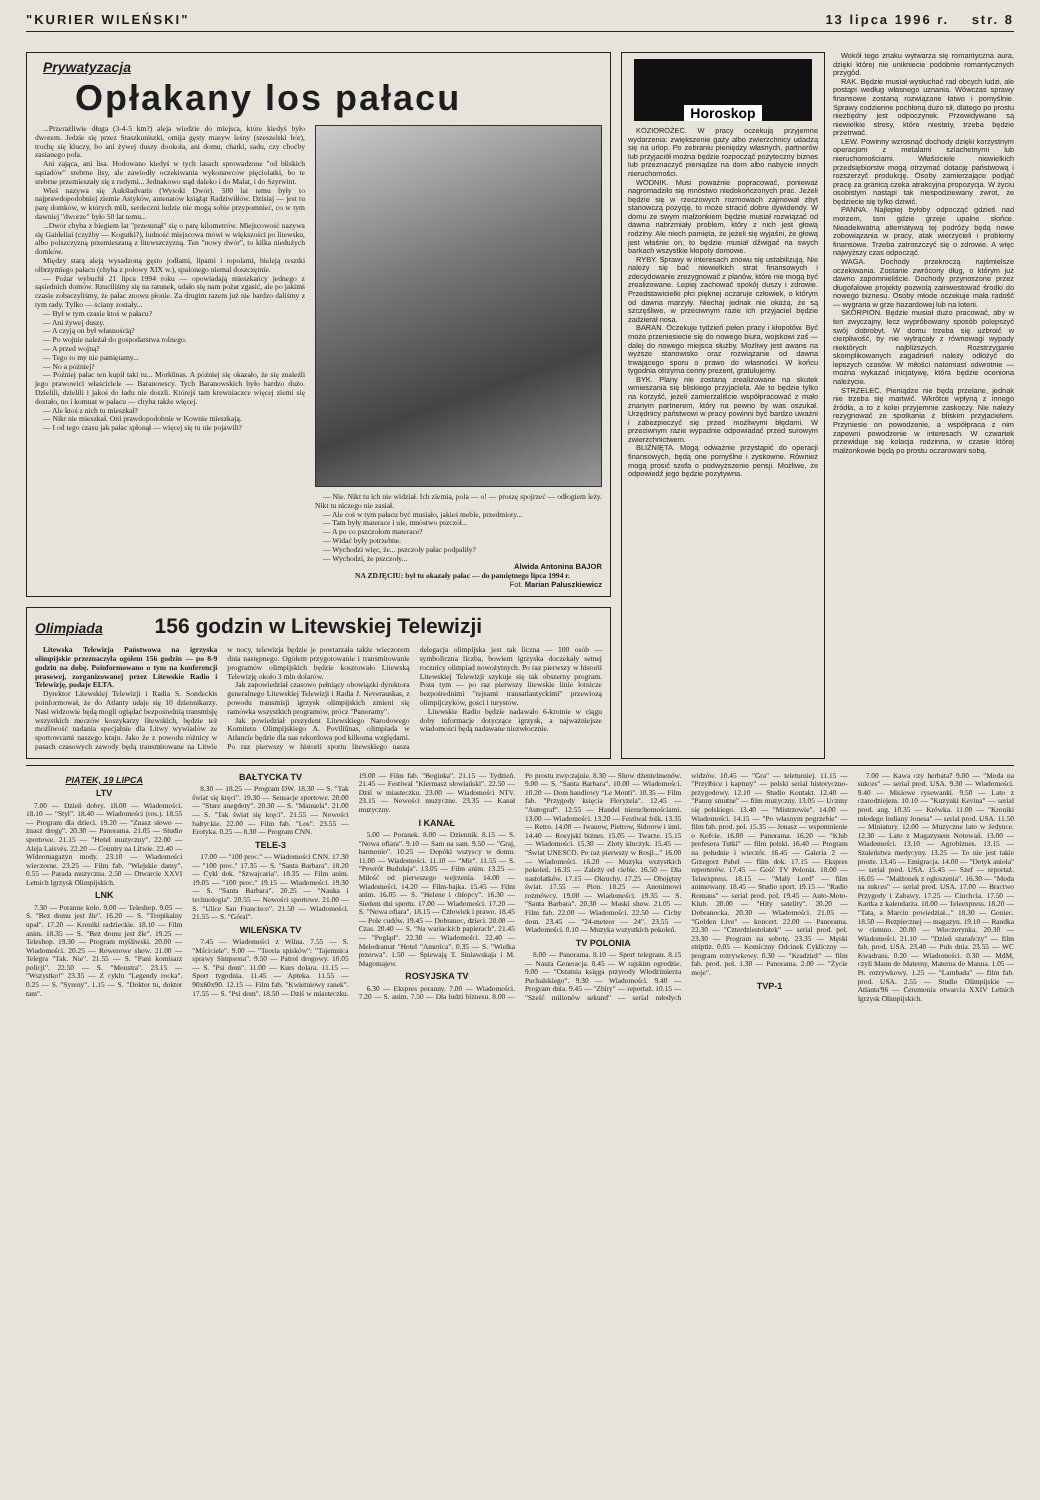"KURIER WILEŃSKI" 13 lipca 1996 r. str. 8
Prywatyzacja
Opłakany los pałacu
...Przeraźliwie długa (3-4-5 km?) aleja wiedzie do miejsca, które kiedyś było dworem. Jedzie się przez Staszkuniszki, omija gęsty masyw leśny (szeszelski bór), trochę się kluczy, bo ani żywej duszy dookoła, ani domu, chatki, sadu, czy choćby zasianego pola.
Ani zająca, ani lisa. Hodowano kiedyś w tych lasach sprowadzone "od bliskich sąsiadów" srebrne lisy, ale zawiodły oczekiwania wykonawców pięciolatki, bo te srebrne przemieszały się z rudymi... Jednakowo stąd daleko i do Malat, i do Szyrwint.
Wieś nazywa się Aukštadvaris (Wysoki Dwór). 500 lat temu były to najprawdopodobniej ziemie Astyków, antenatów książąt Radziwiłłów. Dzisiaj — jest tu parę domków, w których mili, serdeczni ludzie nie mogą sobie przypomnieć, co w tym dawniej "dworze" było 50 lat temu...
...Dwór chyba z biegiem lat "przesunął" się o parę kilometrów. Miejscowość nazywa się Gaideliai (czyżby — Kogutki?), ludność miejscowa mówi w większości po litewsku, albo polszczyzną przemieszaną z litewszczyzną. Ten "nowy dwór", to kilka niedużych domków.
Między starą aleją wysadzoną gęsto jodłami, lipami i topolami, bieleją resztki olbrzymiego pałacu (chyba z połowy XIX w.), spalonego niemal doszczętnie.
— Pożar wybuchł 21 lipca 1994 roku — opowiadają mieszkańcy jednego z sąsiednich domów. Rzuciliśmy się na ratunek, udało się nam pożar zgasić, ale po jakimś czasie zobaczyliśmy, że pałac znowu płonie. Za drugim razem już nie bardzo daliśmy z tym rady. Tylko — ściany zostały...
— Był w tym czasie ktoś w pałacu?
— Ani żywej duszy.
— A czyją on był własnością?
— Po wojnie należał do gospodarstwa rolnego.
— A przed wojną?
— Tego to my nie pamiętamy...
— No a później?
— Później pałac ten kupił taki tu... Morkūnas. A później się okazało, że się znaleźli jego prawowici właściciele — Baranowscy. Tych Baranowskich było bardzo dużo. Dzielili, dzielili i jakoś do ładu nie doszli. Którejś tam krewniaczce więcej ziemi się dostało, no i komnat w pałacu — chyba także więcej.
— Ale ktoś z nich tu mieszkał?
— Nikt nie mieszkał. Oni prawdopodobnie w Kownie mieszkają.
— I od tego czasu jak pałac spłonął — więcej się tu nie pojawili?
— Nie. Nikt tu ich nie widział. Ich ziemia, pola — o! — proszę spojrzeć — odłogiem leży. Nikt tu niczego nie zasiał.
— Ale coś w tym pałacu być musiało, jakieś meble, przedmioty...
— Tam były materace i ule, mnóstwo pszczół...
— A po co pszczołom materace?
— Widać były potrzebne.
— Wychodzi więc, że... pszczoły pałac podpaliły?
— Wychodzi, że pszczoły...
Alwida Antonina BAJOR
NA ZDJĘCIU: był tu okazały pałac — do pamiętnego lipca 1994 r.
Fot. Marian Paluszkiewicz
Olimpiada
156 godzin w Litewskiej Telewizji
Litewska Telewizja Państwowa na igrzyska olimpijskie przeznaczyła ogółem 156 godzin — po 8-9 godzin na dobę. Poinformowano o tym na konferencji prasowej, zorganizowanej przez Litewskie Radio i Telewizję, podaje ELTA.
Dyrektor Litewskiej Telewizji i Radia S. Sondeckis poinformował, że do Atlanty udaje się 10 dziennikarzy. Nasi widzowie będą mogli oglądać bezpośrednią transmisję wszystkich meczów koszykarzy litewskich, będzie też możliwość nadania specjalnie dla Litwy wywiadów ze sportowcami naszego kraju. Jako że z powodu różnicy w pasach czasowych zawody będą transmitowane na Litwie w nocy, telewizja będzie je powtarzała także wieczorem dnia następnego. Ogółem przygotowanie i transmitowanie programów olimpijskich będzie kosztowało Litewską Telewizję około 3 mln dolarów.
Jak zapowiedział czasowo pełniący obowiązki dyrektora generalnego Litewskiej Telewizji i Radia J. Neverauskas, z powodu transmisji igrzysk olimpijskich zmieni się ramówka wszystkich programów, prócz "Panoramy".
Jak powiedział prezydent Litewskiego Narodowego Komitetu Olimpijskiego A. Poviliūnas, olimpiada w Atlancie będzie dla nas rekordowa pod kilkoma względami. Po raz pierwszy w historii sportu litewskiego nasza delegacja olimpijska jest tak liczna — 100 osób — symboliczna liczba, bowiem igrzyska doczekały setnej rocznicy olimpiad nowożytnych. Po raz pierwszy w historii Litewskiej Telewizji szykuje się tak obszerny program. Poza tym — po raz pierwszy litewskie linie lotnicze bezpośrednimi "rejsami transatlantyckimi" przewiozą olimpijczyków, gości i turystów.
Litewskie Radio będzie nadawało 6-krotnie w ciągu doby informacje dotyczące igrzysk, a najważniejsze wiadomości będą nadawane niezwłocznie.
Horoskop
KOZIOROŻEC. W pracy oczekują przyjemne wydarzenia: zwiększenie gaży albo zwierzchnicy udadzą się na urlop. Po zebraniu pieniędzy własnych, partnerów lub przyjaciół można będzie rozpocząć pożyteczny biznes lub przeznaczyć pieniądze na dom albo nabycie innych nieruchomości.
WODNIK. Musi poważnie popracować, ponieważ nagromadziło się mnóstwo niedokończonych prac. Jeżeli będzie się w rzeczowych rozmowach zajmował zbyt stanowczą pozycję, to może stracić dobre dywidendy. W domu ze swym małżonkiem będzie musiał rozwiązać od dawna nabrzmiały problem, który z nich jest głową rodziny. Ale niech pamięta, że jeżeli się wyjaśni, że głową jest właśnie on, to będzie musiał dźwigać na swych barkach wszystkie kłopoty domowe.
RYBY. Sprawy w interesach znowu się ustabilizują. Nie należy się bać niewielkich strat finansowych i zdecydowanie zrezygnować z planów, które nie mogą być zrealizowane. Lepiej zachować spokój duszy i zdrowie. Przedstawicielki płci pięknej oczaruje człowiek, o którym od dawna marzyły. Niechaj jednak nie okażą, że są szczęśliwe, w przeciwnym razie ich przyjaciel będzie zadzierał nosa.
BARAN. Oczekuje tydzień pełen pracy i kłopotów. Być może przeniesiecie się do nowego biura, wojskowi zaś — dalej do nowego miejsca służby. Możliwy jest awans na wyższe stanowisko oraz rozwiązanie od dawna trwającego sporu o prawo do własności. W końcu tygodnia otrzyma cenny prezent, gratulujemy.
BYK. Plany nie zostaną zrealizowane na skutek wmieszania się bliskiego przyjaciela. Ale to będzie tylko na korzyść, jeżeli zamierzaliście współpracować z mało znanym partnerem, który na pewno by was oszukał. Urzędnicy państwowi w pracy powinni być bardzo uważni i zabezpieczyć się przed możliwymi błędami. W przeciwnym razie wypadnie odpowiadać przed surowym zwierzchnictwem.
BLIŹNIĘTA. Mogą odważnie przystąpić do operacji finansowych, będą one pomyślne i zyskowne. Również mogą prosić szefa o podwyższenie pensji. Możliwe, że odpowiedź jego będzie pozytywna.
Wokół tego znaku wytwarza się romantyczna aura, dzięki której nie unikniecie podobnie romantycznych przygód.
RAK. Będzie musiał wysłuchać rad obcych ludzi, ale postąpi według własnego uznania. Wówczas sprawy finansowe zostaną rozwiązane łatwo i pomyślnie. Sprawy codzienne pochłoną dużo sił, dlatego po prostu niezbędny jest odpoczynek. Przewidywane są niewielkie stresy, które niestety, trzeba będzie przetrwać.
LEW. Powinny wzrosnąć dochody dzięki korzystnym operacjom z metalami szlachetnymi lub nieruchomościami. Właściciele niewielkich przedsiębiorstw mogą otrzymać dotację państwową i rozszerzyć produkcję. Osoby zamierzające podjąć pracę za granicą czeka atrakcyjna propozycja. W życiu osobistym nastąpi tak niespodziewany zwrot, że będziecie się tylko dziwić.
PANNA. Najlepiej byłoby odpocząć gdzieś nad morzem, tam gdzie grzeje upalne słońce. Nieadekwatną alternatywą tej podróży będą nowe zobowiązania w pracy, atak wierzycieli i problemy finansowe. Trzeba zatroszczyć się o zdrowie. A więc najwyższy czas odpocząć.
WAGA. Dochody przekroczą najśmielsze oczekiwania. Zostanie zwrócony dług, o którym już dawno zapomnieliście. Dochody przynoszone przez długofalowe projekty pozwolą zainwestować środki do nowego biznesu. Osoby młode oczekuje mała radość — wygrana w grze hazardowej lub na loterii.
SKORPION. Będzie musiał dużo pracować, aby w ten zwyczajny, lecz wypróbowany sposób polepszyć swój dobrobyt. W domu trzeba się uzbroić w cierpliwość, by nie wytrącały z równowagi wypady niektórych najbliższych. Rozstrzyganie skomplikowanych zagadnień należy odłożyć do lepszych czasów. W miłości natomiast odwrotnie — można wykazać inicjatywę, która będzie oceniona należycie.
STRZELEC. Pieniądze nie będą przelane, jednak nie trzeba się martwić. Wkrótce wpłyną z innego źródła, a to z kolei przyjemnie zaskoczy. Nie należy rezygnować ze spotkania z bliskim przyjacielem. Przyniesie on powodzenie, a współpraca z nim zapewni powodzenie w interesach. W czwartek przewiduje się kolacja rodzinna, w czasie której małżonkowie będą po prostu oczarowani sobą.
PIĄTEK, 19 LIPCA
LTV
7.00 — Dzień dobry. 18.00 — Wiadomości. 18.10 — "Styl". 18.40 — Wiadomości (ros.). 18.55 — Program dla dzieci. 19.20 — "Znasz słowo — znasz drogę". 20.30 — Panorama. 21.05 — Studio sportowe. 21.15 — "Hotel muzyczny". 22.00 — Aleja Laisvės. 22.20 — Country na Litwie. 22.40 — Wideomagazyn mody. 23.10 — Wiadomości wieczorne. 23.25 — Film fab. "Wiejskie damy". 0.55 — Parada muzyczna. 2.50 — Otwarcie XXVI Letnich Igrzysk Olimpijskich.
LNK
7.30 — Poranne koło. 9.00 — Teleshop. 9.05 — S. "Bez domu jest źle". 16.20 — S. "Tropikalny upał". 17.20 — Kroniki radzieckie. 18.10 — Film anim. 18.35 — S. "Bez domu jest źle". 19.25 — Teleshop. 19.30 — Program myśliwski. 20.00 — Wiadomości. 20.25 — Rowerowe show. 21.00 — Telegra "Tak. Nie". 21.55 — S. "Pani komisarz policji". 22.50 — S. "Monstra". 23.15 — "Wszystko!" 23.35 — Z cyklu "Legendy rocka". 0.25 — S. "Syreny". 1.15 — S. "Doktor tu, doktor tam".
BAŁTYCKA TV
8.30 — 18.25 — Program DW. 18.30 — S. "Tak świat się kręci". 19.30 — Sensacje sportowe. 20.00 — "Stare anegdoty". 20.30 — S. "Manuela". 21.00 — S. "Tak świat się kręci". 21.55 — Nowości bałtyckie. 22.00 — Film fab. "Los". 23.55 — Erotyka. 0.25 — 8.30 — Program CNN.
TELE-3
17.00 — "100 proc." — Wiadomości CNN. 17.30 — "100 proc." 17.35 — S. "Santa Barbara". 18.20 — Cykl dok. "Szwajcaria". 18.35 — Film anim. 19.05 — "100 proc." 19.15 — Wiadomości. 19.30 — S. "Santa Barbara". 20.25 — "Nauka i technologia". 20.55 — Nowości sportowe. 21.00 — S. "Ulice San Francisco". 21.50 — Wiadomości. 21.55 — S. "Góral".
WILEŃSKA TV
7.45 — Wiadomości z Wilna. 7.55 — S. "Mściciele". 9.00 — "Teoria spisków": "Tajemnica sprawy Simpsona". 9.50 — Patrol drogowy. 10.05 — S. "Psi dom". 11.00 — Kurs dolara. 11.15 — Sport tygodnia. 11.45 — Apteka. 11.55 — 90x60x90. 12.15 — Film fab. "Kwietniowy ranek". 17.55 — S. "Psi dom". 18.50 — Dziś w miasteczku. 19.00 — Film fab. "Boginka". 21.15 — Tydzień. 21.45 — Festiwal "Kiermasz słowiański". 22.50 — Dziś w miasteczku. 23.00 — Wiadomości NTV. 23.15 — Nowości muzyczne. 23.35 — Kanał muzyczny.
I KANAŁ
5.00 — Poranek. 8.00 — Dziennik. 8.15 — S. "Nowa ofiara". 9.10 — Sam na sam. 9.50 — "Graj, harmonio". 10.25 — Dopóki wszyscy w domu. 11.00 — Wiadomości. 11.10 — "Mir". 11.55 — S. "Powrót Budulaja". 13.05 — Film anim. 13.25 — Miłość od pierwszego wejrzenia. 14.00 — Wiadomości. 14.20 — Film-bajka. 15.45 — Film anim. 16.05 — S. "Helene i chłopcy". 16.30 — Siedem dni sportu. 17.00 — Wiadomości. 17.20 — S. "Nowa ofiara". 18.15 — Człowiek i prawo. 18.45 — Pole cudów. 19.45 — Dobranoc, dzieci. 20.00 — Czas. 20.40 — S. "Na wariackich papierach". 21.45 — "Pogląd". 22.30 — Wiadomości. 22.40 — Melodramat "Hotel "America". 0.35 — S. "Wielka przerwa". 1.50 — Śpiewają T. Siniawskaja i M. Magomajew.
ROSYJSKA TV
6.30 — Ekspres poranny. 7.00 — Wiadomości. 7.20 — S. anim. 7.50 — Dla ludzi biznesu. 8.00 — Po prostu zwyczajnie. 8.30 — Show dżentelmenów. 9.00 — S. "Santa Barbara". 10.00 — Wiadomości. 10.20 — Dom handlowy "Le Monti". 10.35 — Film fab. "Przygody księcia Floryzela". 12.45 — "Autograf". 12.55 — Handel nieruchomościami. 13.00 — Wiadomości. 13.20 — Festiwal folk. 13.35 — Retro. 14.00 — Iwanow, Pietrow, Sidorow i inni. 14.40 — Rosyjski biznes. 15.05 — Twarze. 15.15 — Wiadomości. 15.30 — Złoty kluczyk. 15.45 — "Świat UNESCO. Po raz pierwszy w Rosji..." 16.00 — Wiadomości. 16.20 — Muzyka wszystkich pokoleń. 16.35 — Zależy od ciebie. 16.50 — Dla nastolatków. 17.15 — Okruchy. 17.25 — Obojętny świat. 17.55 — Pion. 18.25 — Anonimowi rozmówcy. 19.00 — Wiadomości. 19.35 — S. "Santa Barbara". 20.30 — Maski show. 21.05 — Film fab. 22.00 — Wiadomości. 22.50 — Cichy dom. 23.45 — "24-meteor — 24". 23.55 — Wiadomości. 0.10 — Muzyka wszystkich pokoleń.
TV POLONIA
8.00 — Panorama. 8.10 — Sport telegram. 8.15 — Nasza Generacja. 8.45 — W rajskim ogrodzie. 9.00 — "Ostatnia księga przyrody Włodzimierza Puchalskiego". 9.30 — Wiadomości. 9.40 — Program dnia. 9.45 — "Zbiry" — reportaż. 10.15 — "Sześć milionów sekund" — serial młodych widzów. 10.45 — "Gra" — teleturniej. 11.15 — "Przyłbice i kaptury" — polski serial historyczno-przygodowy. 12.10 — Studio Kontakt. 12.40 — "Panny smutne" — film muzyczny. 13.05 — Uczmy się polskiego. 13.40 — "Mistrzowie". 14.00 — Wiadomości. 14.15 — "Po własnym pogrzebie" — film fab. prod. pol. 15.35 — Jonasz — wspomnienie o Kofcie. 16.00 — Panorama. 16.20 — "Klub profesora Tutki" — film polski. 16.40 — Program na południe i wieczór. 16.45 — Galeria 2 — Grzegorz Pabel — film dok. 17.15 — Ekspres reporterów. 17.45 — Gość TV Polonia. 18.00 — Teleexpress. 18.15 — "Mały Lord" — film animowany. 18.45 — Studio sport. 19.15 — "Radio Romans" — serial prod. pol. 19.45 — Auto-Moto-Klub. 20.00 — "Hity satelity". 20.20 — Dobranocka. 20.30 — Wiadomości. 21.05 — "Golden Live" — koncert. 22.00 — Panorama. 22.30 — "Czterdziestolatek" — serial prod. pol. 23.30 — Program na sobotę. 23.35 — Męski striptiz. 0.05 — Komiczny Odcinek Cykliczny — program rozrywkowy. 0.30 — "Kradzież" — film fab. prod. pol. 1.30 — Panorama. 2.00 — "Życie moje".
TVP-1
7.00 — Kawa czy herbata? 9.00 — "Moda na sukces" — serial prod. USA. 9.30 — Wiadomości. 9.40 — Misiowe rysowanki. 9.50 — Lato z czarodziejem. 10.10 — "Kuzynki Kevina" — serial prod. ang. 10.35 — Krówka. 11.00 — "Kroniki młodego Indiany Jonesa" — serial prod. USA. 11.50 — Miniatury. 12.00 — Muzyczne lato w Jedynce. 12.30 — Lato z Magazynem Notowań. 13.00 — Wiadomości. 13.10 — Agrobiznes. 13.15 — Szaleństwa medycyny. 13.25 — To nie jest takie proste. 13.45 — Emigracja. 14.00 — "Dotyk anioła" — serial prod. USA. 15.45 — Szef — reportaż. 16.05 — "Małżonek z ogłoszenia". 16.30 — "Moda na sukces" — serial prod. USA. 17.00 — Bractwo Przygody i Zabawy. 17.25 — Ciuchcia. 17.50 — Kartka z kalendarza. 18.00 — Teleexpress. 18.20 — "Tata, a Marcin powiedział..." 18.30 — Goniec. 18.50 — Bezpiecznej — magazyn. 19.10 — Randka w ciemno. 20.00 — Wieczorynka. 20.30 — Wiadomości. 21.10 — "Dzień szarańczy" — film fab. prod. USA. 23.40 — Puls dnia. 23.55 — WC Kwadrans. 0.20 — Wiadomości. 0.30 — MdM, czyli Mann do Materny, Materna do Manna. 1.05 — Pr. rozrywkowy. 1.25 — "Lambada" — film fab. prod. USA. 2.55 — Studio Olimpijskie — Atlanta'96 — Ceremonia otwarcia XXIV Letnich Igrzysk Olimpijskich.